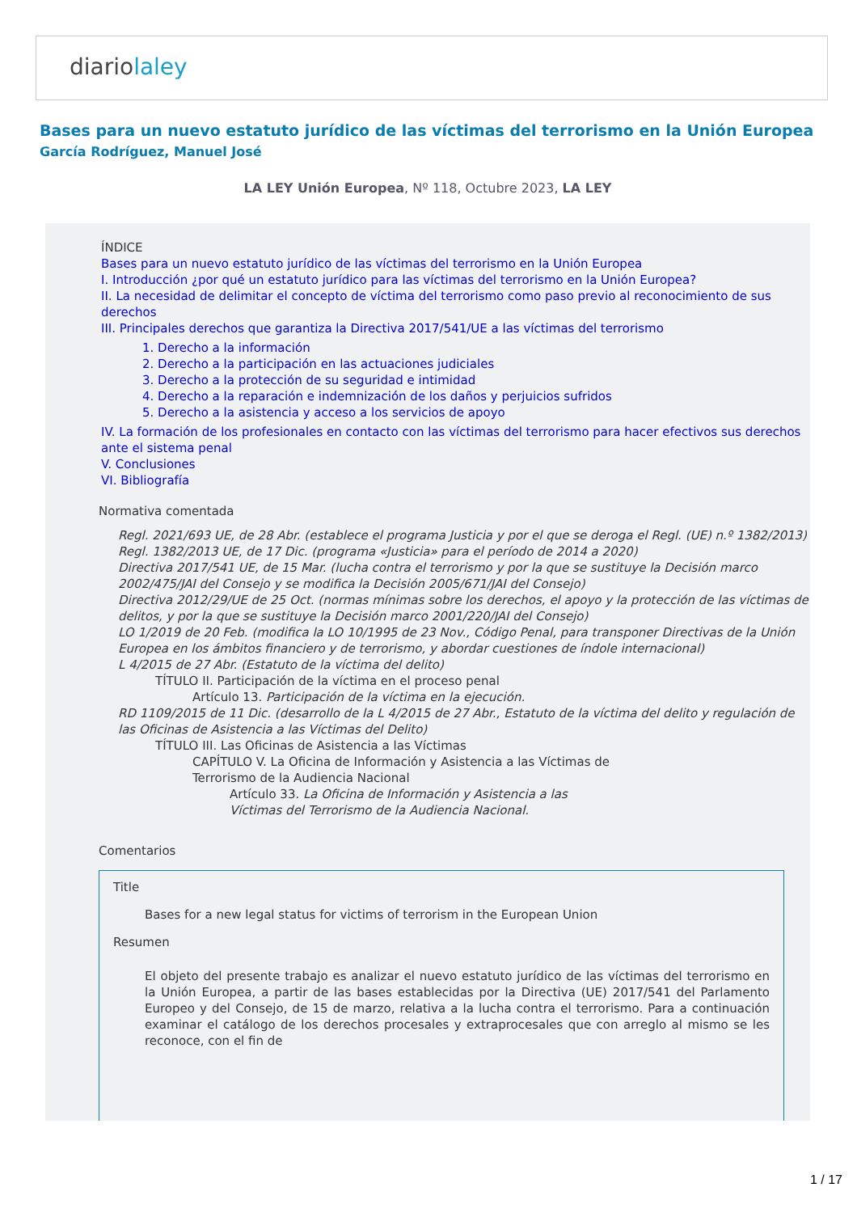diariolaley
Bases para un nuevo estatuto jurídico de las víctimas del terrorismo en la Unión Europea
García Rodríguez, Manuel José
LA LEY Unión Europea, Nº 118, Octubre 2023, LA LEY
ÍNDICE
Bases para un nuevo estatuto jurídico de las víctimas del terrorismo en la Unión Europea
I. Introducción ¿por qué un estatuto jurídico para las víctimas del terrorismo en la Unión Europea?
II. La necesidad de delimitar el concepto de víctima del terrorismo como paso previo al reconocimiento de sus derechos
III. Principales derechos que garantiza la Directiva 2017/541/UE a las víctimas del terrorismo
1. Derecho a la información
2. Derecho a la participación en las actuaciones judiciales
3. Derecho a la protección de su seguridad e intimidad
4. Derecho a la reparación e indemnización de los daños y perjuicios sufridos
5. Derecho a la asistencia y acceso a los servicios de apoyo
IV. La formación de los profesionales en contacto con las víctimas del terrorismo para hacer efectivos sus derechos ante el sistema penal
V. Conclusiones
VI. Bibliografía
Normativa comentada
Regl. 2021/693 UE, de 28 Abr. (establece el programa Justicia y por el que se deroga el Regl. (UE) n.º 1382/2013)
Regl. 1382/2013 UE, de 17 Dic. (programa «Justicia» para el período de 2014 a 2020)
Directiva 2017/541 UE, de 15 Mar. (lucha contra el terrorismo y por la que se sustituye la Decisión marco 2002/475/JAI del Consejo y se modifica la Decisión 2005/671/JAI del Consejo)
Directiva 2012/29/UE de 25 Oct. (normas mínimas sobre los derechos, el apoyo y la protección de las víctimas de delitos, y por la que se sustituye la Decisión marco 2001/220/JAI del Consejo)
LO 1/2019 de 20 Feb. (modifica la LO 10/1995 de 23 Nov., Código Penal, para transponer Directivas de la Unión Europea en los ámbitos financiero y de terrorismo, y abordar cuestiones de índole internacional)
L 4/2015 de 27 Abr. (Estatuto de la víctima del delito)
TÍTULO II. Participación de la víctima en el proceso penal
Artículo 13. Participación de la víctima en la ejecución.
RD 1109/2015 de 11 Dic. (desarrollo de la L 4/2015 de 27 Abr., Estatuto de la víctima del delito y regulación de las Oficinas de Asistencia a las Víctimas del Delito)
TÍTULO III. Las Oficinas de Asistencia a las Víctimas
CAPÍTULO V. La Oficina de Información y Asistencia a las Víctimas de Terrorismo de la Audiencia Nacional
Artículo 33. La Oficina de Información y Asistencia a las Víctimas del Terrorismo de la Audiencia Nacional.
Comentarios
Title
Bases for a new legal status for victims of terrorism in the European Union
Resumen
El objeto del presente trabajo es analizar el nuevo estatuto jurídico de las víctimas del terrorismo en la Unión Europea, a partir de las bases establecidas por la Directiva (UE) 2017/541 del Parlamento Europeo y del Consejo, de 15 de marzo, relativa a la lucha contra el terrorismo. Para a continuación examinar el catálogo de los derechos procesales y extraprocesales que con arreglo al mismo se les reconoce, con el fin de
1 / 17